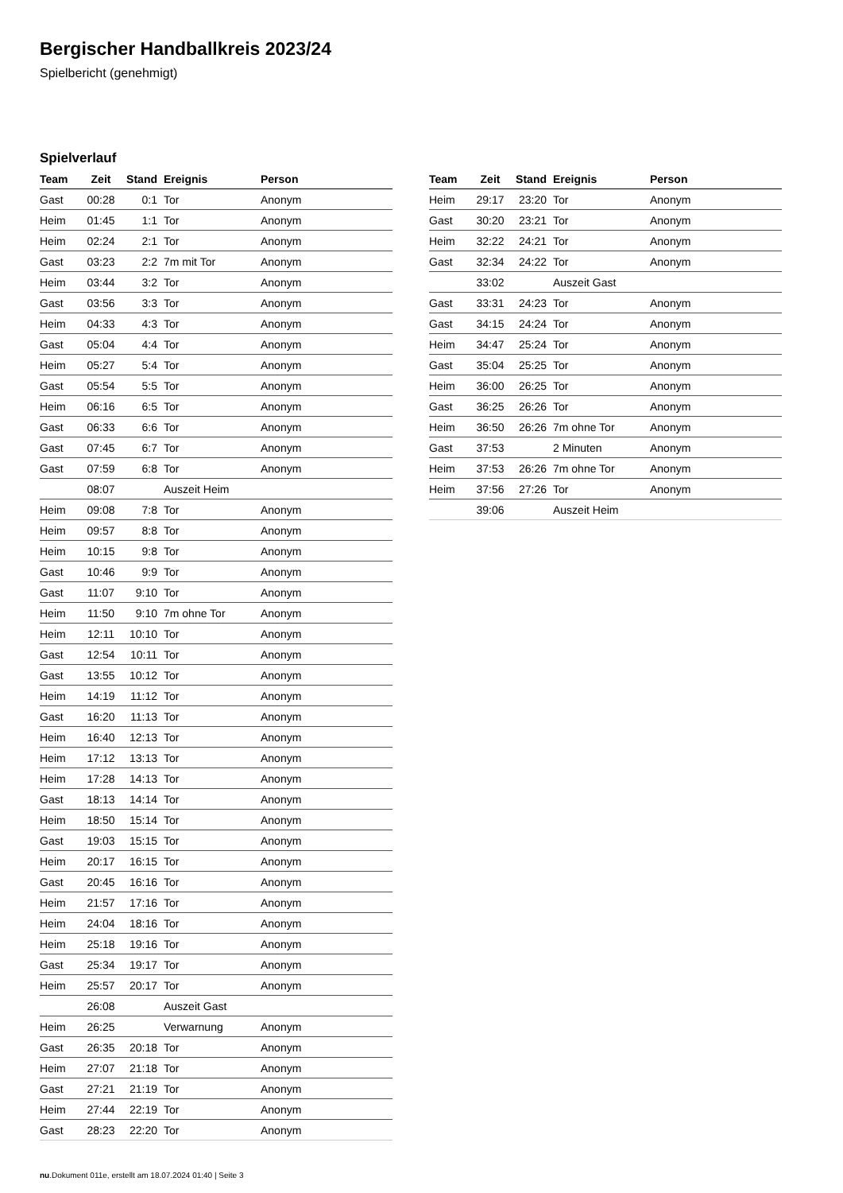Bergischer Handballkreis 2023/24
Spielbericht (genehmigt)
Spielverlauf
| Team | Zeit | Stand | Ereignis | Person |
| --- | --- | --- | --- | --- |
| Gast | 00:28 | 0:1 | Tor | Anonym |
| Heim | 01:45 | 1:1 | Tor | Anonym |
| Heim | 02:24 | 2:1 | Tor | Anonym |
| Gast | 03:23 | 2:2 | 7m mit Tor | Anonym |
| Heim | 03:44 | 3:2 | Tor | Anonym |
| Gast | 03:56 | 3:3 | Tor | Anonym |
| Heim | 04:33 | 4:3 | Tor | Anonym |
| Gast | 05:04 | 4:4 | Tor | Anonym |
| Heim | 05:27 | 5:4 | Tor | Anonym |
| Gast | 05:54 | 5:5 | Tor | Anonym |
| Heim | 06:16 | 6:5 | Tor | Anonym |
| Gast | 06:33 | 6:6 | Tor | Anonym |
| Gast | 07:45 | 6:7 | Tor | Anonym |
| Gast | 07:59 | 6:8 | Tor | Anonym |
| | 08:07 | | Auszeit Heim | |
| Heim | 09:08 | 7:8 | Tor | Anonym |
| Heim | 09:57 | 8:8 | Tor | Anonym |
| Heim | 10:15 | 9:8 | Tor | Anonym |
| Gast | 10:46 | 9:9 | Tor | Anonym |
| Gast | 11:07 | 9:10 | Tor | Anonym |
| Heim | 11:50 | 9:10 | 7m ohne Tor | Anonym |
| Heim | 12:11 | 10:10 | Tor | Anonym |
| Gast | 12:54 | 10:11 | Tor | Anonym |
| Gast | 13:55 | 10:12 | Tor | Anonym |
| Heim | 14:19 | 11:12 | Tor | Anonym |
| Gast | 16:20 | 11:13 | Tor | Anonym |
| Heim | 16:40 | 12:13 | Tor | Anonym |
| Heim | 17:12 | 13:13 | Tor | Anonym |
| Heim | 17:28 | 14:13 | Tor | Anonym |
| Gast | 18:13 | 14:14 | Tor | Anonym |
| Heim | 18:50 | 15:14 | Tor | Anonym |
| Gast | 19:03 | 15:15 | Tor | Anonym |
| Heim | 20:17 | 16:15 | Tor | Anonym |
| Gast | 20:45 | 16:16 | Tor | Anonym |
| Heim | 21:57 | 17:16 | Tor | Anonym |
| Heim | 24:04 | 18:16 | Tor | Anonym |
| Heim | 25:18 | 19:16 | Tor | Anonym |
| Gast | 25:34 | 19:17 | Tor | Anonym |
| Heim | 25:57 | 20:17 | Tor | Anonym |
| | 26:08 | | Auszeit Gast | |
| Heim | 26:25 | | Verwarnung | Anonym |
| Gast | 26:35 | 20:18 | Tor | Anonym |
| Heim | 27:07 | 21:18 | Tor | Anonym |
| Gast | 27:21 | 21:19 | Tor | Anonym |
| Heim | 27:44 | 22:19 | Tor | Anonym |
| Gast | 28:23 | 22:20 | Tor | Anonym |
| Team | Zeit | Stand | Ereignis | Person |
| --- | --- | --- | --- | --- |
| Heim | 29:17 | 23:20 | Tor | Anonym |
| Gast | 30:20 | 23:21 | Tor | Anonym |
| Heim | 32:22 | 24:21 | Tor | Anonym |
| Gast | 32:34 | 24:22 | Tor | Anonym |
| | 33:02 | | Auszeit Gast | |
| Gast | 33:31 | 24:23 | Tor | Anonym |
| Gast | 34:15 | 24:24 | Tor | Anonym |
| Heim | 34:47 | 25:24 | Tor | Anonym |
| Gast | 35:04 | 25:25 | Tor | Anonym |
| Heim | 36:00 | 26:25 | Tor | Anonym |
| Gast | 36:25 | 26:26 | Tor | Anonym |
| Heim | 36:50 | 26:26 | 7m ohne Tor | Anonym |
| Gast | 37:53 | | 2 Minuten | Anonym |
| Heim | 37:53 | 26:26 | 7m ohne Tor | Anonym |
| Heim | 37:56 | 27:26 | Tor | Anonym |
| | 39:06 | | Auszeit Heim | |
nu.Dokument 011e, erstellt am 18.07.2024 01:40 | Seite 3